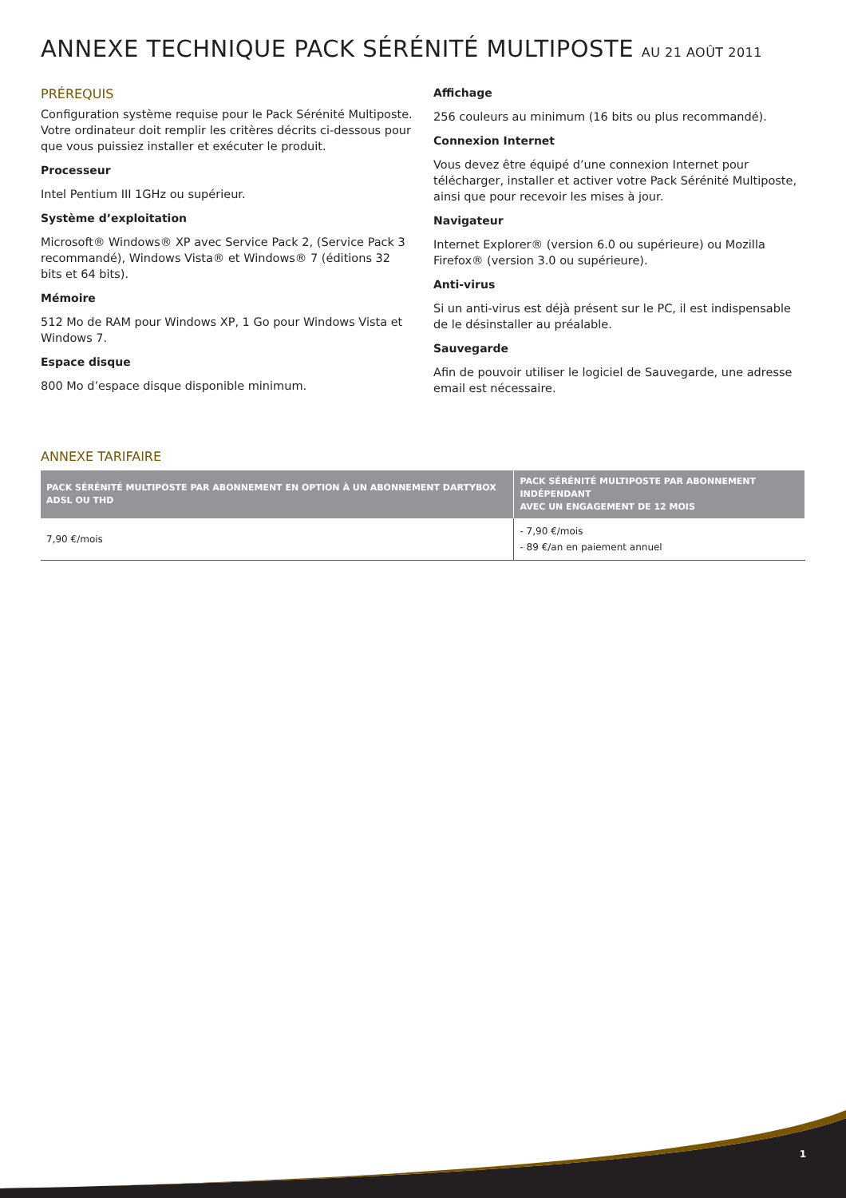ANNEXE TECHNIQUE PACK SÉRÉNITÉ MULTIPOSTE AU 21 AOÛT 2011
PRÉREQUIS
Configuration système requise pour le Pack Sérénité Multiposte. Votre ordinateur doit remplir les critères décrits ci-dessous pour que vous puissiez installer et exécuter le produit.
Processeur
Intel Pentium III 1GHz ou supérieur.
Système d’exploitation
Microsoft® Windows® XP avec Service Pack 2, (Service Pack 3 recommandé), Windows Vista® et Windows® 7 (éditions 32 bits et 64 bits).
Mémoire
512 Mo de RAM pour Windows XP, 1 Go pour Windows Vista et Windows 7.
Espace disque
800 Mo d’espace disque disponible minimum.
Affichage
256 couleurs au minimum (16 bits ou plus recommandé).
Connexion Internet
Vous devez être équipé d’une connexion Internet pour télécharger, installer et activer votre Pack Sérénité Multiposte, ainsi que pour recevoir les mises à jour.
Navigateur
Internet Explorer® (version 6.0 ou supérieure) ou Mozilla Firefox® (version 3.0 ou supérieure).
Anti-virus
Si un anti-virus est déjà présent sur le PC, il est indispensable de le désinstaller au préalable.
Sauvegarde
Afin de pouvoir utiliser le logiciel de Sauvegarde, une adresse email est nécessaire.
ANNEXE TARIFAIRE
| PACK SÉRÉNITÉ MULTIPOSTE PAR ABONNEMENT EN OPTION À UN ABONNEMENT DARTYBOX ADSL OU THD | PACK SÉRÉNITÉ MULTIPOSTE PAR ABONNEMENT INDÉPENDANT AVEC UN ENGAGEMENT DE 12 MOIS |
| --- | --- |
| 7,90 €/mois | - 7,90 €/mois - 89 €/an en paiement annuel |
1